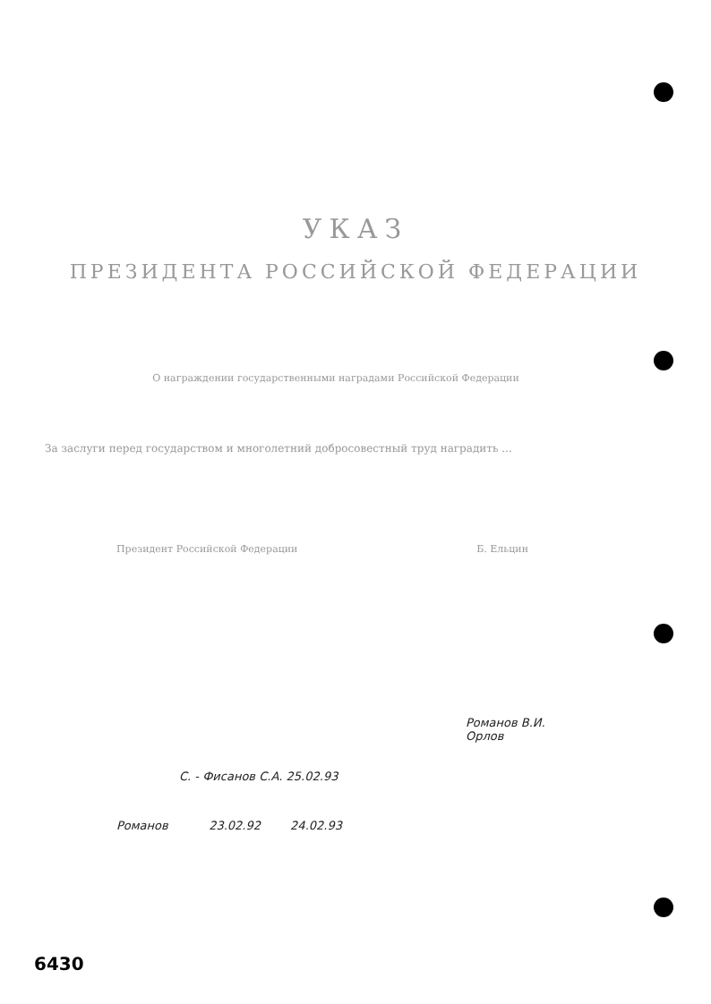УКАЗ
ПРЕЗИДЕНТА РОССИЙСКОЙ ФЕДЕРАЦИИ
О награждении государственными наградами Российской Федерации
За заслуги перед государством и многолетний добросовестный труд наградить ...
Президент Российской Федерации Б. Ельцин
Романов В.И.
Орлов
С. - Фисанов С.А. 25.02.93
Романов 23.02.92 24.02.93
6430